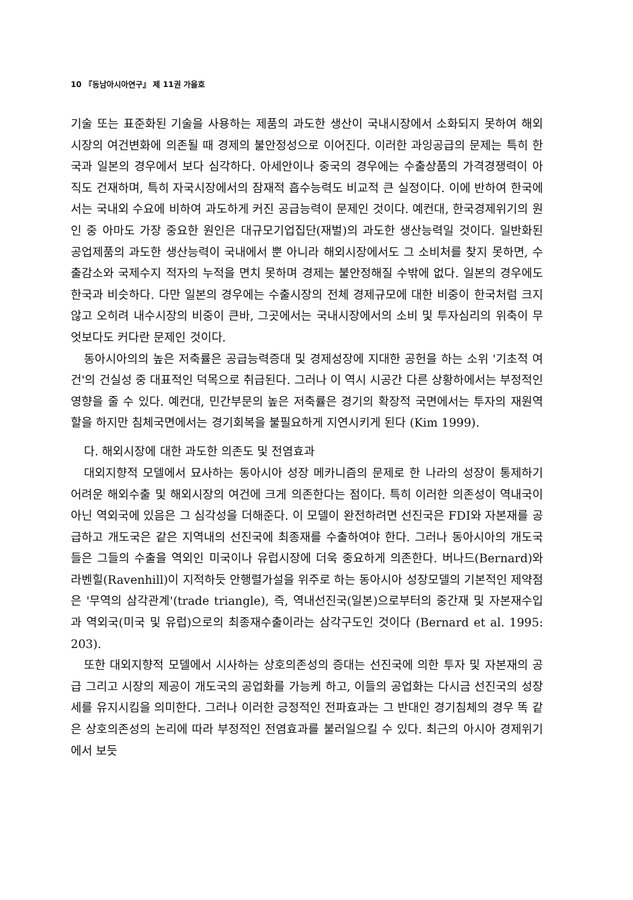10 『동남아시아연구』 제 11권 가을호
기술 또는 표준화된 기술을 사용하는 제품의 과도한 생산이 국내시장에서 소화되지 못하여 해외시장의 여건변화에 의존될 때 경제의 불안정성으로 이어진다. 이러한 과잉공급의 문제는 특히 한국과 일본의 경우에서 보다 심각하다. 아세안이나 중국의 경우에는 수출상품의 가격경쟁력이 아직도 건재하며, 특히 자국시장에서의 잠재적 흡수능력도 비교적 큰 실정이다. 이에 반하여 한국에서는 국내외 수요에 비하여 과도하게 커진 공급능력이 문제인 것이다. 예컨대, 한국경제위기의 원인 중 아마도 가장 중요한 원인은 대규모기업집단(재벌)의 과도한 생산능력일 것이다. 일반화된 공업제품의 과도한 생산능력이 국내에서 뿐 아니라 해외시장에서도 그 소비처를 찾지 못하면, 수출감소와 국제수지 적자의 누적을 면치 못하며 경제는 불안정해질 수밖에 없다. 일본의 경우에도 한국과 비슷하다. 다만 일본의 경우에는 수출시장의 전체 경제규모에 대한 비중이 한국처럼 크지 않고 오히려 내수시장의 비중이 큰바, 그곳에서는 국내시장에서의 소비 및 투자심리의 위축이 무엇보다도 커다란 문제인 것이다.
동아시아의의 높은 저축률은 공급능력증대 및 경제성장에 지대한 공헌을 하는 소위 '기초적 여건'의 건실성 중 대표적인 덕목으로 취급된다. 그러나 이 역시 시공간 다른 상황하에서는 부정적인 영향을 줄 수 있다. 예컨대, 민간부문의 높은 저축률은 경기의 확장적 국면에서는 투자의 재원역할을 하지만 침체국면에서는 경기회복을 불필요하게 지연시키게 된다 (Kim 1999).
다. 해외시장에 대한 과도한 의존도 및 전염효과
대외지향적 모델에서 묘사하는 동아시아 성장 메카니즘의 문제로 한 나라의 성장이 통제하기 어려운 해외수출 및 해외시장의 여건에 크게 의존한다는 점이다. 특히 이러한 의존성이 역내국이 아닌 역외국에 있음은 그 심각성을 더해준다. 이 모델이 완전하려면 선진국은 FDI와 자본재를 공급하고 개도국은 같은 지역내의 선진국에 최종재를 수출하여야 한다. 그러나 동아시아의 개도국들은 그들의 수출을 역외인 미국이나 유럽시장에 더욱 중요하게 의존한다. 버나드(Bernard)와 라벤힐(Ravenhill)이 지적하듯 안행렬가설을 위주로 하는 동아시아 성장모델의 기본적인 제약점은 '무역의 삼각관계'(trade triangle), 즉, 역내선진국(일본)으로부터의 중간재 및 자본재수입과 역외국(미국 및 유럽)으로의 최종재수출이라는 삼각구도인 것이다 (Bernard et al. 1995: 203).
또한 대외지향적 모델에서 시사하는 상호의존성의 증대는 선진국에 의한 투자 및 자본재의 공급 그리고 시장의 제공이 개도국의 공업화를 가능케 하고, 이들의 공업화는 다시금 선진국의 성장세를 유지시킴을 의미한다. 그러나 이러한 긍정적인 전파효과는 그 반대인 경기침체의 경우 똑 같은 상호의존성의 논리에 따라 부정적인 전염효과를 불러일으킬 수 있다. 최근의 아시아 경제위기에서 보듯